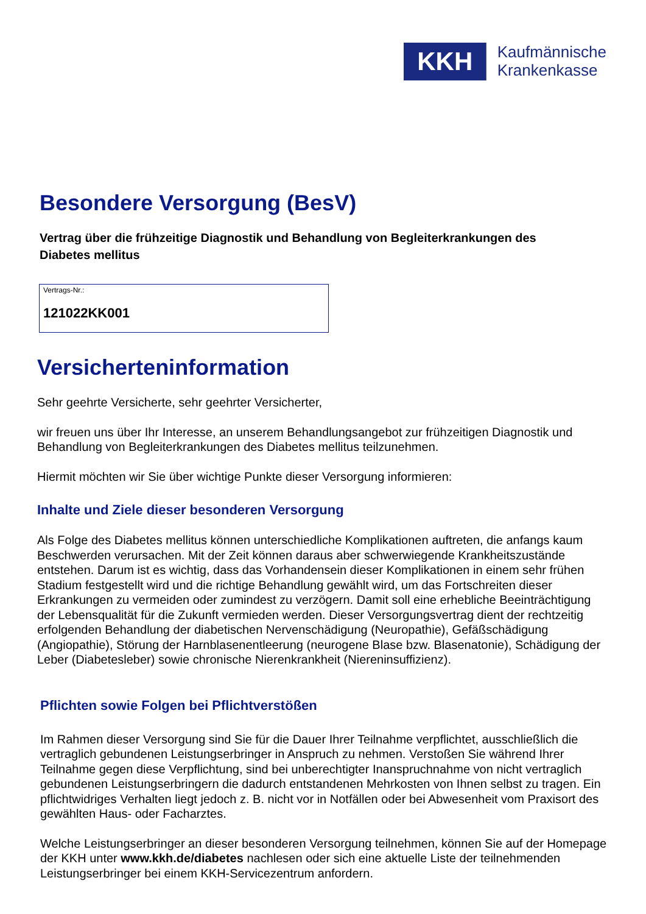KKH
Kaufmännische
Krankenkasse
Besondere Versorgung (BesV)
Vertrag über die frühzeitige Diagnostik und Behandlung von Begleiterkrankungen des Diabetes mellitus
Vertrags-Nr.:
121022KK001
Versicherteninformation
Sehr geehrte Versicherte, sehr geehrter Versicherter,
wir freuen uns über Ihr Interesse, an unserem Behandlungsangebot zur frühzeitigen Diagnostik und Behandlung von Begleiterkrankungen des Diabetes mellitus teilzunehmen.
Hiermit möchten wir Sie über wichtige Punkte dieser Versorgung informieren:
Inhalte und Ziele dieser besonderen Versorgung
Als Folge des Diabetes mellitus können unterschiedliche Komplikationen auftreten, die anfangs kaum Beschwerden verursachen. Mit der Zeit können daraus aber schwerwiegende Krankheitszustände entstehen. Darum ist es wichtig, dass das Vorhandensein dieser Komplikationen in einem sehr frühen Stadium festgestellt wird und die richtige Behandlung gewählt wird, um das Fortschreiten dieser Erkrankungen zu vermeiden oder zumindest zu verzögern. Damit soll eine erhebliche Beeinträchtigung der Lebensqualität für die Zukunft vermieden werden. Dieser Versorgungsvertrag dient der rechtzeitig erfolgenden Behandlung der diabetischen Nervenschädigung (Neuropathie), Gefäßschädigung (Angiopathie), Störung der Harnblasenentleerung (neurogene Blase bzw. Blasenatonie), Schädigung der Leber (Diabetesleber) sowie chronische Nierenkrankheit (Niereninsuffizienz).
Pflichten sowie Folgen bei Pflichtverstößen
Im Rahmen dieser Versorgung sind Sie für die Dauer Ihrer Teilnahme verpflichtet, ausschließlich die vertraglich gebundenen Leistungserbringer in Anspruch zu nehmen. Verstoßen Sie während Ihrer Teilnahme gegen diese Verpflichtung, sind bei unberechtigter Inanspruchnahme von nicht vertraglich gebundenen Leistungserbringern die dadurch entstandenen Mehrkosten von Ihnen selbst zu tragen. Ein pflichtwidriges Verhalten liegt jedoch z. B. nicht vor in Notfällen oder bei Abwesenheit vom Praxisort des gewählten Haus- oder Facharztes.
Welche Leistungserbringer an dieser besonderen Versorgung teilnehmen, können Sie auf der Homepage der KKH unter www.kkh.de/diabetes nachlesen oder sich eine aktuelle Liste der teilnehmenden Leistungserbringer bei einem KKH-Servicezentrum anfordern.